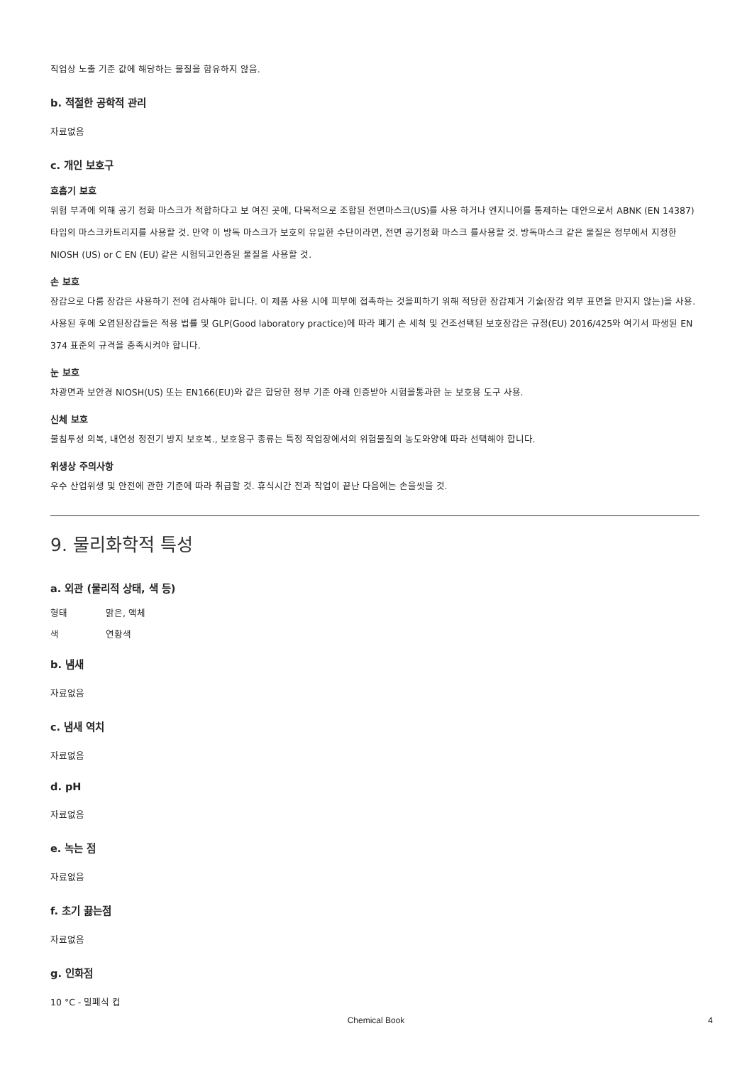직업상 노출 기준 값에 해당하는 물질을 함유하지 않음.
b. 적절한 공학적 관리
자료없음
c. 개인 보호구
호흡기 보호
위험 부과에 의해 공기 정화 마스크가 적합하다고 보 여진 곳에, 다목적으로 조합된 전면마스크(US)를 사용 하거나 엔지니어를 통제하는 대안으로서 ABNK (EN 14387) 타입의 마스크카트리지를 사용할 것. 만약 이 방독 마스크가 보호의 유일한 수단이라면, 전면 공기정화 마스크 를사용할 것. 방독마스크 같은 물질은 정부에서 지정한 NIOSH (US) or C EN (EU) 같은 시험되고인증된 물질을 사용할 것.
손 보호
장갑으로 다룸 장갑은 사용하기 전에 검사해야 합니다. 이 제품 사용 시에 피부에 접촉하는 것을피하기 위해 적당한 장갑제거 기술(장갑 외부 표면을 만지지 않는)을 사용. 사용된 후에 오염된장갑들은 적용 법률 및 GLP(Good laboratory practice)에 따라 폐기 손 세척 및 건조선택된 보호장갑은 규정(EU) 2016/425와 여기서 파생된 EN 374 표준의 규격을 충족시켜야 합니다.
눈 보호
차광면과 보안경 NIOSH(US) 또는 EN166(EU)와 같은 합당한 정부 기준 아래 인증받아 시험을통과한 눈 보호용 도구 사용.
신체 보호
불침투성 의복, 내연성 정전기 방지 보호복., 보호용구 종류는 특정 작업장에서의 위험물질의 농도와양에 따라 선택해야 합니다.
위생상 주의사항
우수 산업위생 및 안전에 관한 기준에 따라 취급할 것. 휴식시간 전과 작업이 끝난 다음에는 손을씻을 것.
9. 물리화학적 특성
a. 외관 (물리적 상태, 색 등)
형태 맑은, 액체
색 연황색
b. 냄새
자료없음
c. 냄새 역치
자료없음
d. pH
자료없음
e. 녹는 점
자료없음
f. 초기 끓는점
자료없음
g. 인화점
10 °C - 밀폐식 컵
Chemical Book 4